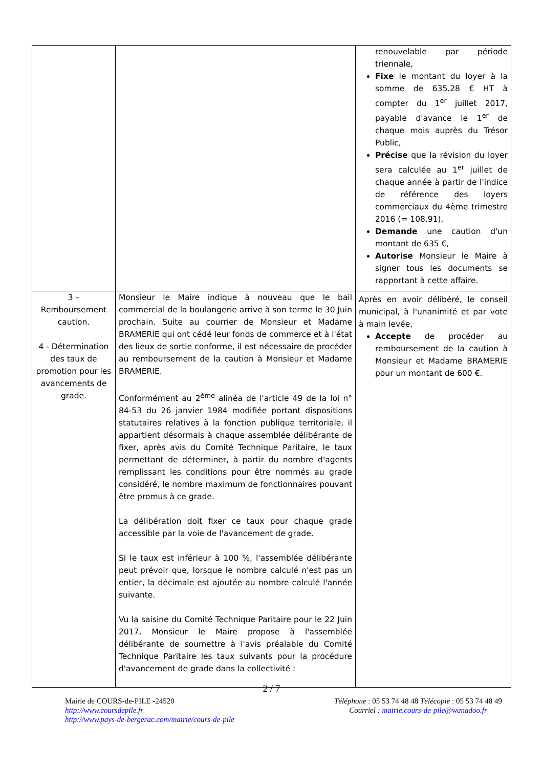| | | renouvelable par période triennale, Fixe le montant du loyer à la somme de 635.28 € HT à compter du 1<sup>er</sup> juillet 2017, payable d'avance le 1<sup>er</sup> de chaque mois auprès du Trésor Public, Précise que la révision du loyer sera calculée au 1<sup>er</sup> juillet de chaque année à partir de l'indice de référence des loyers commerciaux du 4ème trimestre 2016 (= 108.91), Demande une caution d'un montant de 635 €, Autorise Monsieur le Maire à signer tous les documents se rapportant à cette affaire. |
| 3 – Remboursement caution. 4 - Détermination des taux de promotion pour les avancements de grade. | Monsieur le Maire indique à nouveau que le bail commercial de la boulangerie arrive à son terme le 30 Juin prochain. Suite au courrier de Monsieur et Madame BRAMERIE qui ont cédé leur fonds de commerce et à l'état des lieux de sortie conforme, il est nécessaire de procéder au remboursement de la caution à Monsieur et Madame BRAMERIE. Conformément au 2<sup>ème</sup> alinéa de l'article 49 de la loi n° 84-53 du 26 janvier 1984 modifiée portant dispositions statutaires relatives à la fonction publique territoriale, il appartient désormais à chaque assemblée délibérante de fixer, après avis du Comité Technique Paritaire, le taux permettant de déterminer, à partir du nombre d'agents remplissant les conditions pour être nommés au grade considéré, le nombre maximum de fonctionnaires pouvant être promus à ce grade. La délibération doit fixer ce taux pour chaque grade accessible par la voie de l'avancement de grade. Si le taux est inférieur à 100 %, l'assemblée délibérante peut prévoir que, lorsque le nombre calculé n'est pas un entier, la décimale est ajoutée au nombre calculé l'année suivante. Vu la saisine du Comité Technique Paritaire pour le 22 Juin 2017, Monsieur le Maire propose à l'assemblée délibérante de soumettre à l'avis préalable du Comité Technique Paritaire les taux suivants pour la procédure d'avancement de grade dans la collectivité : | Après en avoir délibéré, le conseil municipal, à l'unanimité et par vote à main levée, Accepte de procéder au remboursement de la caution à Monsieur et Madame BRAMERIE pour un montant de 600 €. |
2 / 7
Mairie de COURS-de-PILE -24520
http://www.coursdepile.fr
http://www.pays-de-bergerac.com/mairie/cours-de-pile
Téléphone : 05 53 74 48 48 Télécopie : 05 53 74 48 49
Courriel : mairie.cours-de-pile@wanadoo.fr